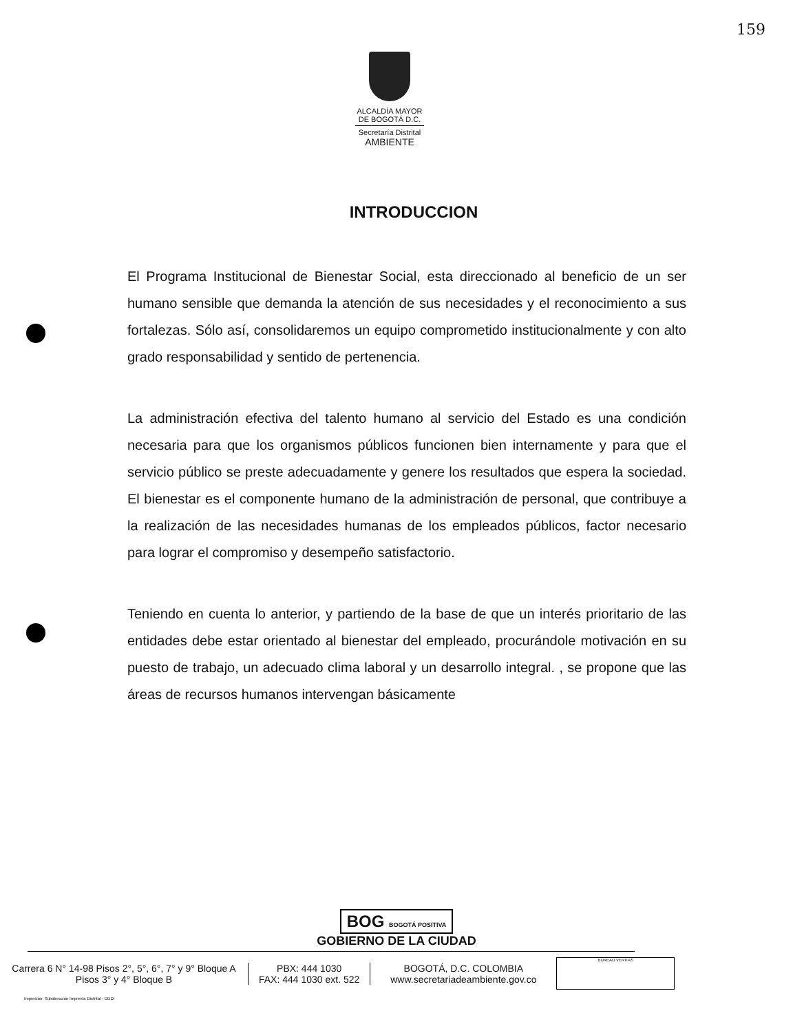159
ALCALDÍA MAYOR
DE BOGOTÁ D.C.
Secretaría Distrital
AMBIENTE
INTRODUCCION
El Programa Institucional de Bienestar Social, esta direccionado al beneficio de un ser humano sensible que demanda la atención de sus necesidades y el reconocimiento a sus fortalezas. Sólo así, consolidaremos un equipo comprometido institucionalmente y con alto grado responsabilidad y sentido de pertenencia.
La administración efectiva del talento humano al servicio del Estado es una condición necesaria para que los organismos públicos funcionen bien internamente y para que el servicio público se preste adecuadamente y genere los resultados que espera la sociedad. El bienestar es el componente humano de la administración de personal, que contribuye a la realización de las necesidades humanas de los empleados públicos, factor necesario para lograr el compromiso y desempeño satisfactorio.
Teniendo en cuenta lo anterior, y partiendo de la base de que un interés prioritario de las entidades debe estar orientado al bienestar del empleado, procurándole motivación en su puesto de trabajo, un adecuado clima laboral y un desarrollo integral. , se propone que las áreas de recursos humanos intervengan básicamente
BOG BOGOTÁ POSITIVA
GOBIERNO DE LA CIUDAD
Carrera 6 N° 14-98 Pisos 2°, 5°, 6°, 7° y 9° Bloque A
Pisos 3° y 4° Bloque B
PBX: 444 1030
FAX: 444 1030 ext. 522
BOGOTÁ, D.C. COLOMBIA
www.secretariadeambiente.gov.co
BUREAU VERITAS
Impresión: Subdirección Imprenta Distrital - DDDI